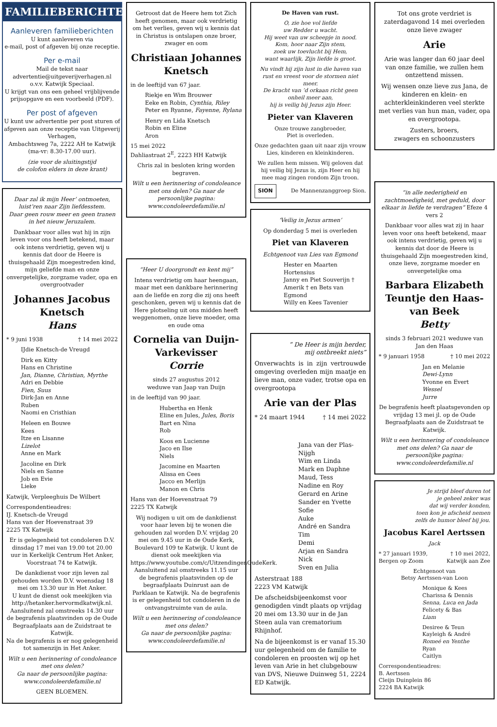FAMILIEBERICHTEN
Aanleveren familieberichten
U kunt aanleveren via
e-mail, post of afgeven bij onze receptie.
Per e-mail
Mail de tekst naar
advertentie@uitgeverijverhagen.nl
o.v.v. Katwijk Speciaal.
U krijgt van ons een geheel vrijblijvende prijsopgave en een voorbeeld (PDF).
Per post of afgeven
U kunt uw advertentie per post sturen of afgeven aan onze receptie van Uitgeverij Verhagen,
Ambachtsweg 7a, 2222 AH te Katwijk
(ma-vr: 8.30-17.00 uur).
(zie voor de sluitingstijd
de colofon elders in deze krant)
Daar zal ik mijn Heer’ ontmoeten,
luist’ren naar Zijn liefdesstem.
Daar geen rouw meer en geen tranen
in het nieuw Jeruzalem.
Dankbaar voor alles wat hij in zijn leven voor ons heeft betekend, maar ook intens verdrietig, geven wij u kennis dat door de Heere is thuisgehaald Zijn moegestreden kind, mijn geliefde man en onze onvergetelijke, zorgzame vader, opa en overgrootvader
Johannes Jacobus Knetsch
Hans
* 9 juni 1938 † 14 mei 2022
IJdie Knetsch-de Vreugd
Dirk en Kitty
Hans en Christine
Jan, Dianne, Christian, Myrthe
Adri en Debbie
Fien, Suus
Dirk-Jan en Anne
Ruben
Naomi en Cristhian
Heleen en Bouwe
Kees
Itze en Lisanne
Lizelot
Anne en Mark
Jacoline en Dirk
Niels en Sanne
Job en Evie
Lieke
Katwijk, Verpleeghuis De Wilbert
Correspondentieadres:
IJ. Knetsch-de Vreugd
Hans van der Hoevenstraat 39
2225 TX Katwijk
Er is gelegenheid tot condoleren D.V. dinsdag 17 mei van 19.00 tot 20.00 uur in Kerkelijk Centrum Het Anker, Voorstraat 74 te Katwijk.
De dankdienst voor zijn leven zal gehouden worden D.V. woensdag 18 mei om 13.30 uur in Het Anker.
U kunt de dienst ook meekijken via http://hetanker.hervormdkatwijk.nl. Aansluitend zal omstreeks 14.30 uur de begrafenis plaatsvinden op de Oude Begraafplaats aan de Zuidstraat te Katwijk.
Na de begrafenis is er nog gelegenheid tot samenzijn in Het Anker.
Wilt u een herinnering of condoleance met ons delen?
Ga naar de persoonlijke pagina: www.condoleerdefamilie.nl
GEEN BLOEMEN.
Getroost dat de Heere hem tot Zich heeft genomen, maar ook verdrietig om het verlies, geven wij u kennis dat in Christus is ontslapen onze broer, zwager en oom
Christiaan Johannes Knetsch
in de leeftijd van 67 jaar.
Riekje en Wim Brouwer
Eeke en Robin, Cynthia, Riley
Peter en Ryanne, Fayenne, Rylana
Henry en Lida Knetsch
Robin en Eline
Aron
15 mei 2022
Dahliastraat 2<sup>E</sup>, 2223 HH Katwijk
Chris zal in besloten kring worden begraven.
Wilt u een herinnering of condoleance met ons delen? Ga naar de persoonlijke pagina: www.condoleerdefamilie.nl
“Heer U doorgrondt en kent mij”
Intens verdrietig om haar heengaan, maar met een dankbare herinnering aan de liefde en zorg die zij ons heeft geschonken, geven wij u kennis dat de Here plotseling uit ons midden heeft weggenomen, onze lieve moeder, oma en oude oma
Cornelia van Duijn-Varkevisser
Corrie
sinds 27 augustus 2012
weduwe van Jaap van Duijn
in de leeftijd van 90 jaar.
Hubertha en Henk
Eline en Jules, Jules, Boris
Bart en Nina
Rob
Koos en Lucienne
Jaco en Ilse
Niels
Jacomine en Maarten
Alissa en Cees
Jacco en Merlijn
Manon en Chris
Hans van der Hoevenstraat 79
2225 TX Katwijk
Wij nodigen u uit om de dankdienst voor haar leven bij te wonen die gehouden zal worden D.V. vrijdag 20 mei om 9.45 uur in de Oude Kerk, Boulevard 109 te Katwijk. U kunt de dienst ook meekijken via https://www.youtube.com/c/UitzendingenOudeKerk.
Aansluitend zal omstreeks 11.15 uur de begrafenis plaatsvinden op de begraafplaats Duinrust aan de Parklaan te Katwijk. Na de begrafenis is er gelegenheid tot condoleren in de ontvangstruimte van de aula.
Wilt u een herinnering of condoleance met ons delen?
Ga naar de persoonlijke pagina: www.condoleerdefamilie.nl
De Haven van rust.
O, zie hoe vol liefde
uw Redder u wacht.
Hij weet van uw scheepje in nood.
Kom, hoor naar Zijn stem,
zoek uw toevlucht bij Hem,
want waarlijk, Zijn liefde is groot.
Nu vindt hij zijn lust in die haven van rust en vreest voor de stormen niet meer.
De kracht van ’d orkaan richt geen onheil meer aan,
hij is veilig bij Jezus zijn Heer.
Pieter van Klaveren
Onze trouwe zangbroeder,
Piet is overleden.
Onze gedachten gaan uit naar zijn vrouw Lies, kinderen en kleinkinderen.
We zullen hem missen. Wij geloven dat hij veilig bij Jezus is, zijn Heer en hij mee mag zingen rondom Zijn troon.
SION De Mannenzanggroep Sion.
‘Veilig in Jezus armen’
Op donderdag 5 mei is overleden
Piet van Klaveren
Echtgenoot van Lies van Egmond
Hester en Maarten Hortensius
Janny en Piet Souverijn †
Amerik † en Bets van Egmond
Willy en Kees Tavenier
“ De Heer is mijn herder,
mij ontbreekt niets”
Onverwachts is in zijn vertrouwde omgeving overleden mijn maatje en lieve man, onze vader, trotse opa en overgrootopa
Arie van der Plas
* 24 maart 1944 † 14 mei 2022
Jana van der Plas-Nijgh
Wim en Linda
Mark en Daphne
Maud, Tess
Nadine en Roy
Gerard en Arine
Sander en Yvette
Sofie
Auke
André en Sandra
Tim
Demi
Arjan en Sandra
Nick
Sven en Julia
Asterstraat 188
2223 VM Katwijk
De afscheidsbijeenkomst voor genodigden vindt plaats op vrijdag 20 mei om 13.30 uur in de Jan Steen aula van crematorium Rhijnhof.
Na de bijeenkomst is er vanaf 15.30 uur gelegenheid om de familie te condoleren en proosten wij op het leven van Arie in het clubgebouw van DVS, Nieuwe Duinweg 51, 2224 ED Katwijk.
Tot ons grote verdriet is zaterdagavond 14 mei overleden onze lieve zwager
Arie
Arie was langer dan 60 jaar deel van onze familie, we zullen hem ontzettend missen.
Wij wensen onze lieve zus Jana, de kinderen en klein- en achterkleinkinderen veel sterkte met verlies van hun man, vader, opa en overgrootopa.
Zusters, broers,
zwagers en schoonzusters
“in alle nederigheid en zachtmoedigheid, met geduld, door elkaar in liefde te verdragen” Efeze 4 vers 2
Dankbaar voor alles wat zij in haar leven voor ons heeft betekend, maar ook intens verdrietig, geven wij u kennis dat door de Heere is thuisgehaald Zijn moegestreden kind, onze lieve, zorgzame moeder en onvergetelijke oma
Barbara Elizabeth Teuntje den Haas-van Beek
Betty
sinds 3 februari 2021 weduwe van
Jan den Haas
* 9 januari 1958 † 10 mei 2022
Jan en Melanie
Dewi-Lynn
Yvonne en Evert
Wessel
Jurre
De begrafenis heeft plaatsgevonden op vrijdag 13 mei jl. op de Oude Begraafplaats aan de Zuidstraat te Katwijk.
Wilt u een herinnering of condoleance met ons delen? Ga naar de persoonlijke pagina: www.condoleerdefamilie.nl
Je strijd bleef duren tot
je geheel zeker was
dat wij verder konden,
toen kon je afscheid nemen
zelfs de humor bleef bij jou.
Jacobus Karel Aertssen
Jack
* 27 januari 1939,
Bergen op Zoom † 10 mei 2022,
Katwijk aan Zee
Echtgenoot van
Betsy Aertssen-van Loon
Monique & Kees
Charissa & Dennis
Senna, Luca en Jada
Felicety & Bas
Liam
Desiree & Teun
Kayleigh & André
Romeé en Yenthe
Ryan
Caitlyn
Correspondentieadres:
B. Aertssen
Cleijn Duinplein 86
2224 BA Katwijk